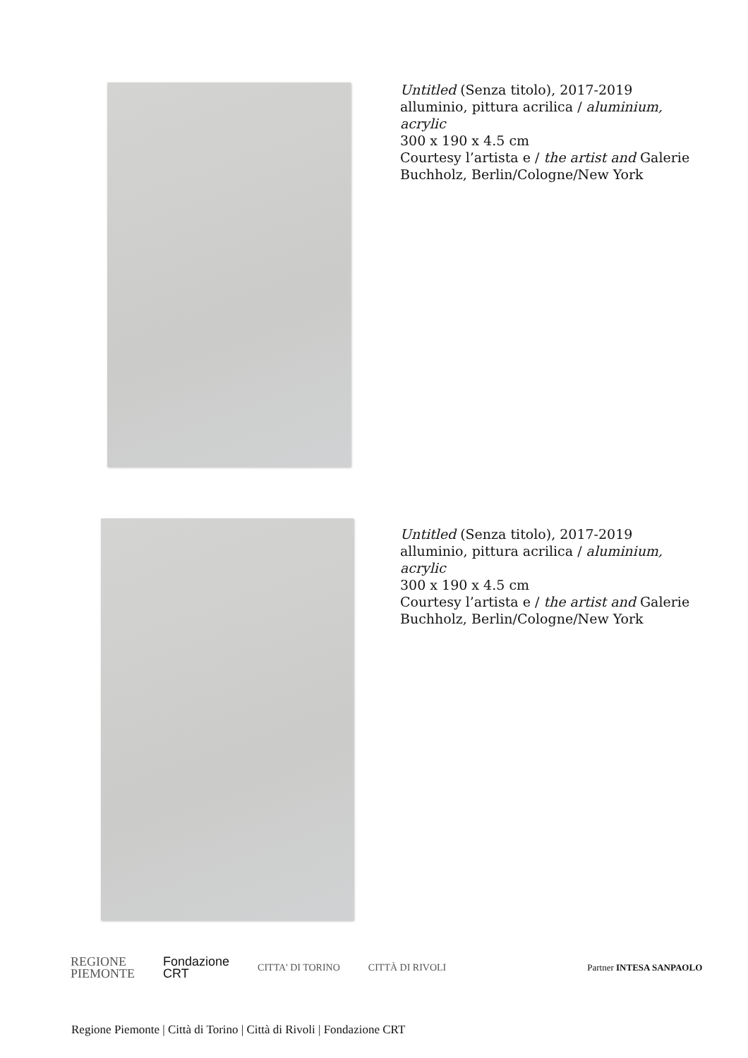Untitled (Senza titolo), 2017-2019
alluminio, pittura acrilica / aluminium, acrylic
300 x 190 x 4.5 cm
Courtesy l’artista e / the artist and Galerie Buchholz, Berlin/Cologne/New York
Untitled (Senza titolo), 2017-2019
alluminio, pittura acrilica / aluminium, acrylic
300 x 190 x 4.5 cm
Courtesy l’artista e / the artist and Galerie Buchholz, Berlin/Cologne/New York
REGIONE
PIEMONTE
Fondazione
CRT
CITTA' DI TORINO CITTÀ DI RIVOLI Partner INTESA SANPAOLO
Regione Piemonte | Città di Torino | Città di Rivoli | Fondazione CRT